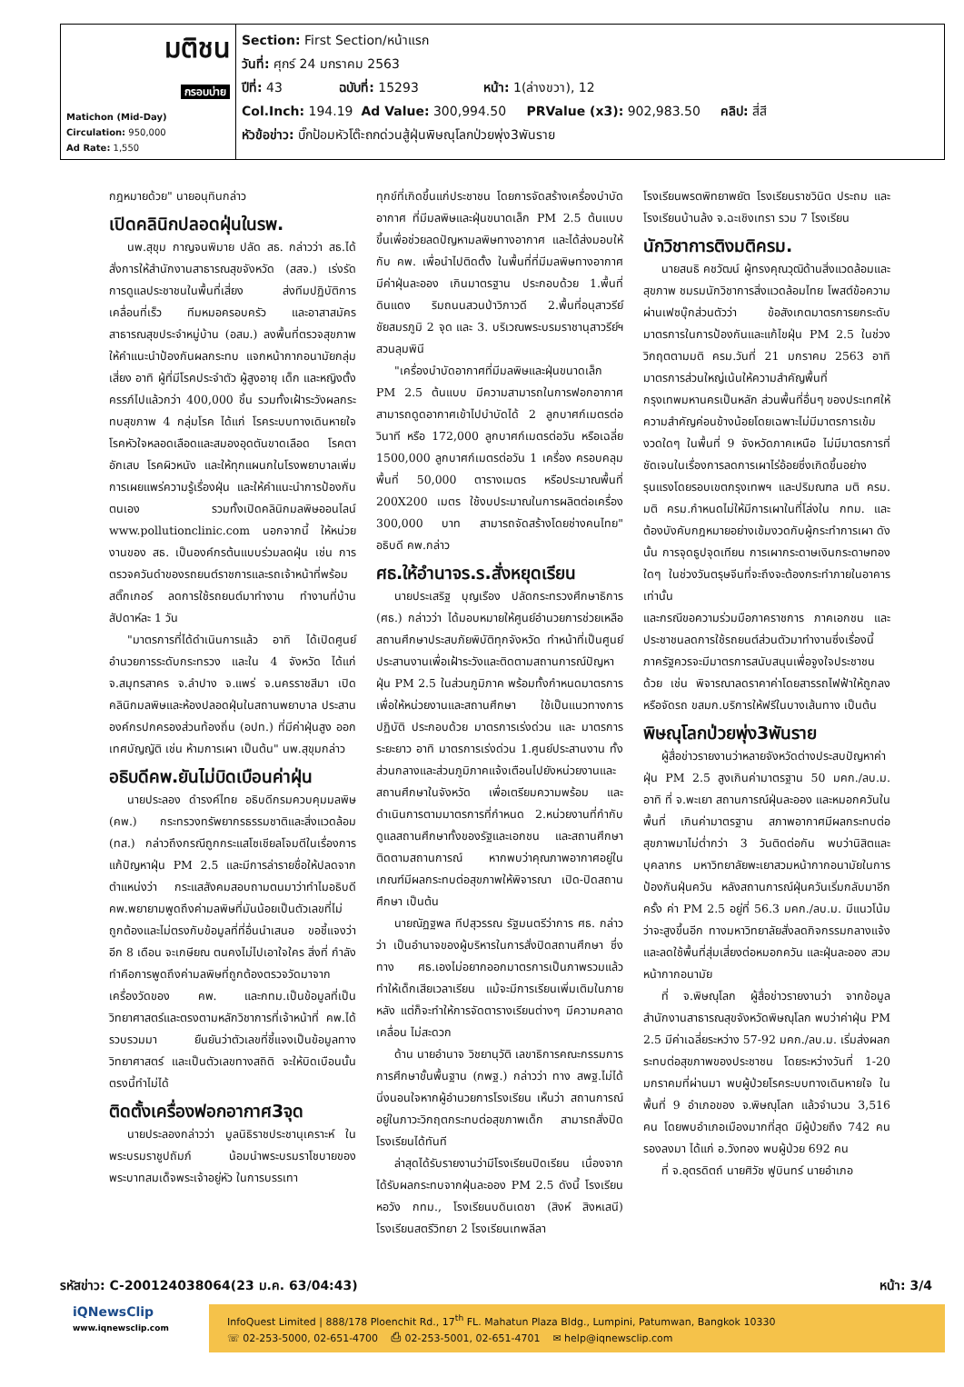| มติชน กรอบบ่าย Matichon (Mid-Day) Circulation: 950,000 Ad Rate: 1,550 | Section: First Section/หน้าแรก วันที่: ศุกร์ 24 มกราคม 2563 ปีที่: 43 ฉบับที่: 15293 หน้า: 1(ล่างขวา), 12 Col.Inch: 194.19 Ad Value: 300,994.50 PRValue (x3): 902,983.50 คลิป: สี่สี หัวข้อข่าว: บิ๊กป้อมหัวโต๊ะถกด่วนสู้ฝุ่นพิษณุโลกป่วยพุ่ง3พันราย |
กฎหมายด้วย" นายอนุทินกล่าว
เปิดคลินิกปลอดฝุ่นในรพ.
นพ.สุขุม กาญจนพิมาย ปลัด สธ. กล่าวว่า สธ.ได้สั่งการให้สำนักงานสาธารณสุขจังหวัด (สสจ.) เร่งรัดการดูแลประชาชนในพื้นที่เสี่ยง ส่งทีมปฏิบัติการเคลื่อนที่เร็ว ทีมหมอครอบครัว และอาสาสมัครสาธารณสุขประจำหมู่บ้าน (อสม.) ลงพื้นที่ตรวจสุขภาพ ให้คำแนะนำป้องกันผลกระทบ แจกหน้ากากอนามัยกลุ่มเสี่ยง อาทิ ผู้ที่มีโรคประจำตัว ผู้สูงอายุ เด็ก และหญิงตั้งครรภ์ไปแล้วกว่า 400,000 ชิ้น รวมทั้งเฝ้าระวังผลกระทบสุขภาพ 4 กลุ่มโรค ได้แก่ โรคระบบทางเดินหายใจ โรคหัวใจหลอดเลือดและสมองอุดตันขาดเลือด โรคตาอักเสบ โรคผิวหนัง และให้ทุกแผนกในโรงพยาบาลเพิ่มการเผยแพร่ความรู้เรื่องฝุ่น และให้คำแนะนำการป้องกันตนเอง รวมทั้งเปิดคลินิกมลพิษออนไลน์ www.pollutionclinic.com นอกจากนี้ ให้หน่วยงานของ สธ. เป็นองค์กรต้นแบบร่วมลดฝุ่น เช่น การตรวจควันดำของรถยนต์ราชการและรถเจ้าหน้าที่พร้อมสติ๊กเกอร์ ลดการใช้รถยนต์มาทำงาน ทำงานที่บ้านสัปดาห์ละ 1 วัน
"มาตรการที่ได้ดำเนินการแล้ว อาทิ ได้เปิดศูนย์อำนวยการระดับกระทรวง และใน 4 จังหวัด ได้แก่ จ.สมุทรสาคร จ.ลำปาง จ.แพร่ จ.นครราชสีมา เปิดคลินิกมลพิษและห้องปลอดฝุ่นในสถานพยาบาล ประสานองค์กรปกครองส่วนท้องถิ่น (อปท.) ที่มีค่าฝุ่นสูง ออกเทศบัญญัติ เช่น ห้ามการเผา เป็นต้น" นพ.สุขุมกล่าว
อธิบดีคพ.ยันไม่บิดเบือนค่าฝุ่น
นายประลอง ดำรงค์ไทย อธิบดีกรมควบคุมมลพิษ (คพ.) กระทรวงทรัพยากรธรรมชาติและสิ่งแวดล้อม (ทส.) กล่าวถึงกรณีถูกกระแสโซเชียลโจมตีในเรื่องการแก้ปัญหาฝุ่น PM 2.5 และมีการล่ารายชื่อให้ปลดจากตำแหน่งว่า กระแสสังคมสอบถามตนมาว่าทำไมอธิบดี คพ.พยายามพูดถึงค่ามลพิษที่มันน้อยเป็นตัวเลขที่ไม่ถูกต้องและไม่ตรงกับข้อมูลที่ที่อื่นนำเสนอ ขอชี้แจงว่าอีก 8 เดือน จะเกษียณ ตนคงไม่ไปเอาใจใคร สิ่งที่ กำลังทำคือการพูดถึงค่ามลพิษที่ถูกต้องตรวจวัดมาจากเครื่องวัดของ คพ. และกทม.เป็นข้อมูลที่เป็นวิทยาศาสตร์และตรงตามหลักวิชาการที่เจ้าหน้าที่ คพ.ได้รวบรวมมา ยืนยันว่าตัวเลขที่ชี้แจงเป็นข้อมูลทางวิทยาศาสตร์ และเป็นตัวเลขทางสถิติ จะให้บิดเบือนนั้น ตรงนี้ทำไม่ได้
ติดตั้งเครื่องฟอกอากาศ3จุด
นายประลองกล่าวว่า มูลนิธิราชประชานุเคราะห์ ในพระบรมราชูปถัมภ์ น้อมนำพระบรมราโชบายของพระบาทสมเด็จพระเจ้าอยู่หัว ในการบรรเทา
ทุกข์ที่เกิดขึ้นแก่ประชาชน โดยการจัดสร้างเครื่องบำบัดอากาศ ที่มีมลพิษและฝุ่นขนาดเล็ก PM 2.5 ต้นแบบ ขึ้นเพื่อช่วยลดปัญหามลพิษทางอากาศ และได้ส่งมอบให้กับ คพ. เพื่อนำไปติดตั้ง ในพื้นที่ที่มีมลพิษทางอากาศ มีค่าฝุ่นละออง เกินมาตรฐาน ประกอบด้วย 1.พื้นที่ดินแดง ริมถนนสวนป่าวิภาวดี 2.พื้นที่อนุสาวรีย์ชัยสมรภูมิ 2 จุด และ 3. บริเวณพระบรมราชานุสาวรีย์ฯสวนลุมพินี
"เครื่องบำบัดอากาศที่มีมลพิษและฝุ่นขนาดเล็ก PM 2.5 ต้นแบบ มีความสามารถในการฟอกอากาศ สามารถดูดอากาศเข้าไปบำบัดได้ 2 ลูกบาศก์เมตรต่อวินาที หรือ 172,000 ลูกบาศก์เมตรต่อวัน หรือเฉลี่ย 1500,000 ลูกบาศก์เมตรต่อวัน 1 เครื่อง ครอบคลุมพื้นที่ 50,000 ตารางเมตร หรือประมาณพื้นที่ 200X200 เมตร ใช้งบประมาณในการผลิตต่อเครื่อง 300,000 บาท สามารถจัดสร้างโดยช่างคนไทย" อธิบดี คพ.กล่าว
ศธ.ให้อำนาจร.ร.สั่งหยุดเรียน
นายประเสริฐ บุญเรือง ปลัดกระทรวงศึกษาธิการ (ศธ.) กล่าวว่า ได้มอบหมายให้ศูนย์อำนวยการช่วยเหลือสถานศึกษาประสบภัยพิบัติทุกจังหวัด ทำหน้าที่เป็นศูนย์ประสานงานเพื่อเฝ้าระวังและติดตามสถานการณ์ปัญหาฝุ่น PM 2.5 ในส่วนภูมิภาค พร้อมทั้งกำหนดมาตรการเพื่อให้หน่วยงานและสถานศึกษา ใช้เป็นแนวทางการปฏิบัติ ประกอบด้วย มาตรการเร่งด่วน และ มาตรการระยะยาว อาทิ มาตรการเร่งด่วน 1.ศูนย์ประสานงาน ทั้งส่วนกลางและส่วนภูมิภาคแจ้งเตือนไปยังหน่วยงานและสถานศึกษาในจังหวัด เพื่อเตรียมความพร้อม และดำเนินการตามมาตรการที่กำหนด 2.หน่วยงานที่กำกับดูแลสถานศึกษาทั้งของรัฐและเอกชน และสถานศึกษาติดตามสถานการณ์ หากพบว่าคุณภาพอากาศอยู่ในเกณฑ์มีผลกระทบต่อสุขภาพให้พิจารณา เปิด-ปิดสถานศึกษา เป็นต้น
นายณัฏฐพล ทีปสุวรรณ รัฐมนตรีว่าการ ศธ. กล่าวว่า เป็นอำนาจของผู้บริหารในการสั่งปิดสถานศึกษา ซึ่งทาง ศธ.เองไม่อยากออกมาตรการเป็นภาพรวมแล้วทำให้เด็กเสียเวลาเรียน แม้จะมีการเรียนเพิ่มเติมในภายหลัง แต่ก็จะทำให้การจัดตารางเรียนต่างๆ มีความคลาดเคลื่อน ไม่สะดวก
ด้าน นายอำนาจ วิชยานุวัติ เลขาธิการคณะกรรมการการศึกษาขั้นพื้นฐาน (กพฐ.) กล่าวว่า ทาง สพฐ.ไม่ได้นิ่งนอนใจหากผู้อำนวยการโรงเรียน เห็นว่า สถานการณ์อยู่ในภาวะวิกฤตกระทบต่อสุขภาพเด็ก สามารถสั่งปิดโรงเรียนได้ทันที
ล่าสุดได้รับรายงานว่ามีโรงเรียนปิดเรียน เนื่องจากได้รับผลกระทบจากฝุ่นละออง PM 2.5 ดังนี้ โรงเรียนหอวัง กทม., โรงเรียนบดินเดชา (สิงห์ สิงหเสนี) โรงเรียนสตรีวิทยา 2 โรงเรียนเทพลีลา
โรงเรียนพรตพิทยาพยัต โรงเรียนราชวินิต ประถม และ โรงเรียนบ้านล้ง จ.ฉะเชิงเทรา รวม 7 โรงเรียน
นักวิชาการติงมติครม.
นายสนธิ คชวัฒน์ ผู้ทรงคุณวุฒิด้านสิ่งแวดล้อมและสุขภาพ ชมรมนักวิชาการสิ่งแวดล้อมไทย โพสต์ข้อความผ่านเฟซบุ๊กส่วนตัวว่า ข้อสังเกตมาตรการยกระดับมาตรการในการป้องกันและแก้ไขฝุ่น PM 2.5 ในช่วงวิกฤตตามมติ ครม.วันที่ 21 มกราคม 2563 อาทิ มาตรการส่วนใหญ่เน้นให้ความสำคัญพื้นที่กรุงเทพมหานครเป็นหลัก ส่วนพื้นที่อื่นๆ ของประเทศให้ความสำคัญค่อนข้างน้อยโดยเฉพาะไม่มีมาตรการเข้มงวดใดๆ ในพื้นที่ 9 จังหวัดภาคเหนือ ไม่มีมาตรการที่ชัดเจนในเรื่องการลดการเผาไร่อ้อยซึ่งเกิดขึ้นอย่างรุนแรงโดยรอบเขตกรุงเทพฯ และปริมณฑล มติ ครม. มติ ครม.กำหนดไม่ให้มีการเผาในที่โล่งใน กทม. และต้องบังคับกฎหมายอย่างเข้มงวดกับผู้กระทำการเผา ดังนั้น การจุดธูปจุดเทียน การเผากระดาษเงินกระดาษทองใดๆ ในช่วงวันตรุษจีนที่จะถึงจะต้องกระทำภายในอาคารเท่านั้น
และกรณีขอความร่วมมือภาคราชการ ภาคเอกชน และประชาชนลดการใช้รถยนต์ส่วนตัวมาทำงานซึ่งเรื่องนี้ภาครัฐควรจะมีมาตรการสนับสนุนเพื่อจูงใจประชาชนด้วย เช่น พิจารณาลดราคาค่าโดยสารรถไฟฟ้าให้ถูกลงหรือจัดรถ ขสมก.บริการให้ฟรีในบางเส้นทาง เป็นต้น
พิษณุโลกป่วยพุ่ง3พันราย
ผู้สื่อข่าวรายงานว่าหลายจังหวัดต่างประสบปัญหาค่าฝุ่น PM 2.5 สูงเกินค่ามาตรฐาน 50 มคก./ลบ.ม. อาทิ ที่ จ.พะเยา สถานการณ์ฝุ่นละออง และหมอกควันในพื้นที่ เกินค่ามาตรฐาน สภาพอากาศมีผลกระทบต่อสุขภาพมาไม่ต่ำกว่า 3 วันติดต่อกัน พบว่านิสิตและบุคลากร มหาวิทยาลัยพะเยาสวมหน้ากากอนามัยในการป้องกันฝุ่นควัน หลังสถานการณ์ฝุ่นควันเริ่มกลับมาอีกครั้ง ค่า PM 2.5 อยู่ที่ 56.3 มคก./ลบ.ม. มีแนวโน้มว่าจะสูงขึ้นอีก ทางมหาวิทยาลัยสั่งลดกิจกรรมกลางแจ้ง และลดใช้พื้นที่สุ่มเสี่ยงต่อหมอกควัน และฝุ่นละออง สวมหน้ากากอนามัย
ที่ จ.พิษณุโลก ผู้สื่อข่าวรายงานว่า จากข้อมูลสำนักงานสาธารณสุขจังหวัดพิษณุโลก พบว่าค่าฝุ่น PM 2.5 มีค่าเฉลี่ยระหว่าง 57-92 มคก./ลบ.ม. เริ่มส่งผลกระทบต่อสุขภาพของประชาชน โดยระหว่างวันที่ 1-20 มกราคมที่ผ่านมา พบผู้ป่วยโรคระบบทางเดินหายใจ ในพื้นที่ 9 อำเภอของ จ.พิษณุโลก แล้วจำนวน 3,516 คน โดยพบอำเภอเมืองมากที่สุด มีผู้ป่วยถึง 742 คน รองลงมา ได้แก่ อ.วังทอง พบผู้ป่วย 692 คน
ที่ จ.อุตรดิตถ์ นายศิวัช ฟูบินทร์ นายอำเภอ
รหัสข่าว: C-200124038064(23 ม.ค. 63/04:43) หน้า: 3/4
iQNewsClip
www.iqnewsclip.com
InfoQuest Limited | 888/178 Ploenchit Rd., 17<sup>th</sup> FL. Mahatun Plaza Bldg., Lumpini, Patumwan, Bangkok 10330
☏ 02-253-5000, 02-651-4700 ⎙ 02-253-5001, 02-651-4701 ✉ help@iqnewsclip.com